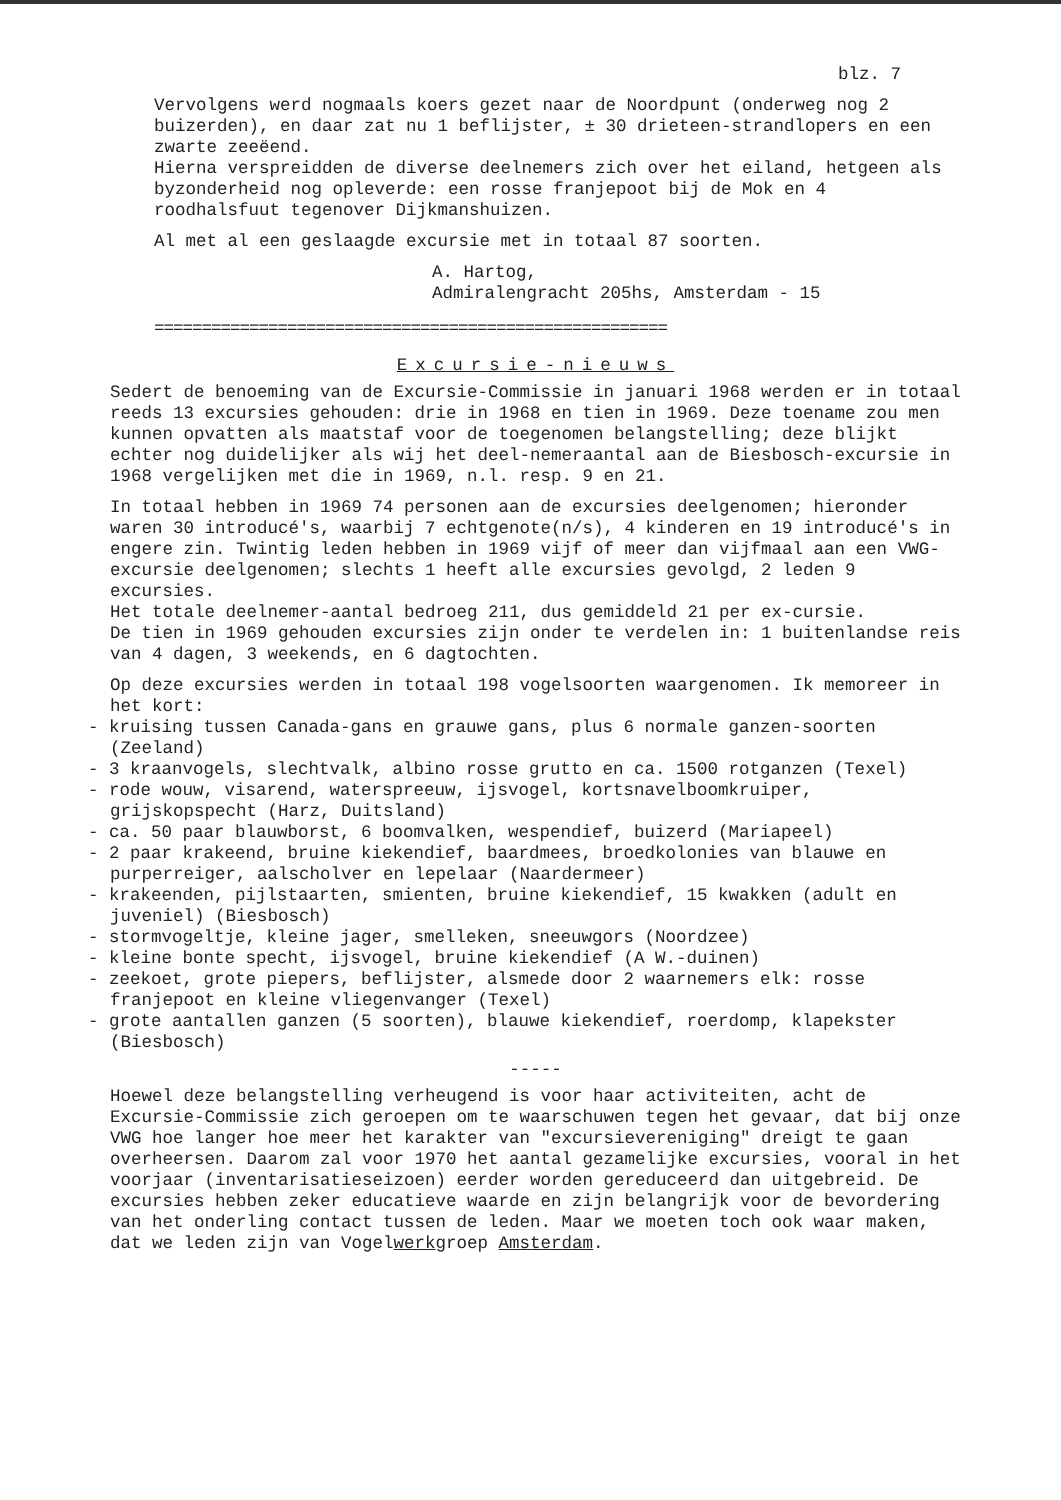blz. 7
Vervolgens werd nogmaals koers gezet naar de Noordpunt (onderweg nog 2 buizerden), en daar zat nu 1 beflijster, ± 30 drieteen-strandlopers en een zwarte zeeëend.
Hierna verspreidden de diverse deelnemers zich over het eiland, hetgeen als byzonderheid nog opleverde: een rosse franjepoot bij de Mok en 4 roodhalsfuut tegenover Dijkmanshuizen.
Al met al een geslaagde excursie met in totaal 87 soorten.
A. Hartog,
Admiralengracht 205hs, Amsterdam - 15
======================================================
Excursie-nieuws
Sedert de benoeming van de Excursie-Commissie in januari 1968 werden er in totaal reeds 13 excursies gehouden: drie in 1968 en tien in 1969. Deze toename zou men kunnen opvatten als maatstaf voor de toegenomen belangstelling; deze blijkt echter nog duidelijker als wij het deel-nemeraantal aan de Biesbosch-excursie in 1968 vergelijken met die in 1969, n.l. resp. 9 en 21.
In totaal hebben in 1969 74 personen aan de excursies deelgenomen; hieronder waren 30 introducé's, waarbij 7 echtgenote(n/s), 4 kinderen en 19 introducé's in engere zin. Twintig leden hebben in 1969 vijf of meer dan vijfmaal aan een VWG-excursie deelgenomen; slechts 1 heeft alle excursies gevolgd, 2 leden 9 excursies.
Het totale deelnemer-aantal bedroeg 211, dus gemiddeld 21 per ex-cursie.
De tien in 1969 gehouden excursies zijn onder te verdelen in: 1 buitenlandse reis van 4 dagen, 3 weekends, en 6 dagtochten.
Op deze excursies werden in totaal 198 vogelsoorten waargenomen. Ik memoreer in het kort:
- kruising tussen Canada-gans en grauwe gans, plus 6 normale ganzen-soorten (Zeeland)
- 3 kraanvogels, slechtvalk, albino rosse grutto en ca. 1500 rotganzen (Texel)
- rode wouw, visarend, waterspreeuw, ijsvogel, kortsnavelboomkruiper, grijskopspecht (Harz, Duitsland)
- ca. 50 paar blauwborst, 6 boomvalken, wespendief, buizerd (Mariapeel)
- 2 paar krakeend, bruine kiekendief, baardmees, broedkolonies van blauwe en purperreiger, aalscholver en lepelaar (Naardermeer)
- krakeenden, pijlstaarten, smienten, bruine kiekendief, 15 kwakken (adult en juveniel) (Biesbosch)
- stormvogeltje, kleine jager, smelleken, sneeuwgors (Noordzee)
- kleine bonte specht, ijsvogel, bruine kiekendief (A W.-duinen)
- zeekoet, grote piepers, beflijster, alsmede door 2 waarnemers elk: rosse franjepoot en kleine vliegenvanger (Texel)
- grote aantallen ganzen (5 soorten), blauwe kiekendief, roerdomp, klapekster (Biesbosch)
-----
Hoewel deze belangstelling verheugend is voor haar activiteiten, acht de Excursie-Commissie zich geroepen om te waarschuwen tegen het gevaar, dat bij onze VWG hoe langer hoe meer het karakter van "excursievereniging" dreigt te gaan overheersen. Daarom zal voor 1970 het aantal gezamelijke excursies, vooral in het voorjaar (inventarisatieseizoen) eerder worden gereduceerd dan uitgebreid. De excursies hebben zeker educatieve waarde en zijn belangrijk voor de bevordering van het onderling contact tussen de leden. Maar we moeten toch ook waar maken, dat we leden zijn van Vogelwerkgroep Amsterdam.